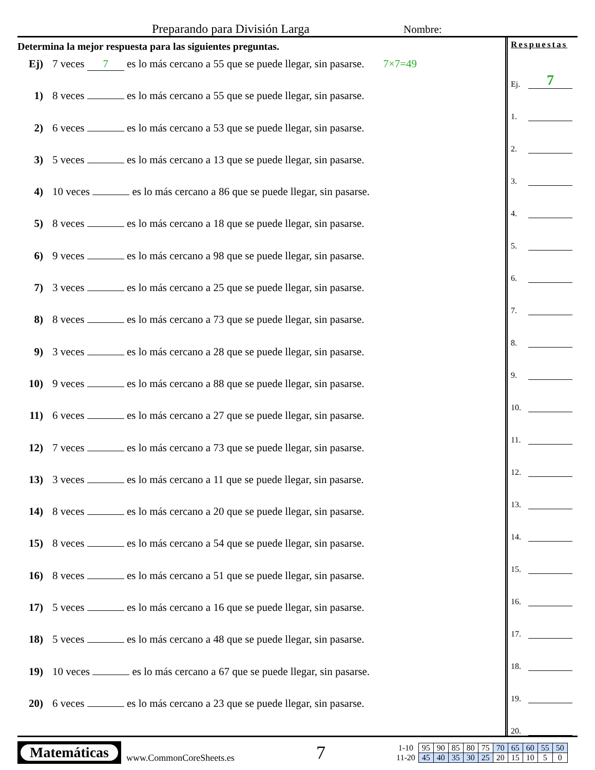Preparando para División Larga Nombre:
Determina la mejor respuesta para las siguientes preguntas.
Ej) 7 veces 7 es lo más cercano a 55 que se puede llegar, sin pasarse. 7×7=49
1) 8 veces es lo más cercano a 55 que se puede llegar, sin pasarse.
2) 6 veces es lo más cercano a 53 que se puede llegar, sin pasarse.
3) 5 veces es lo más cercano a 13 que se puede llegar, sin pasarse.
4) 10 veces es lo más cercano a 86 que se puede llegar, sin pasarse.
5) 8 veces es lo más cercano a 18 que se puede llegar, sin pasarse.
6) 9 veces es lo más cercano a 98 que se puede llegar, sin pasarse.
7) 3 veces es lo más cercano a 25 que se puede llegar, sin pasarse.
8) 8 veces es lo más cercano a 73 que se puede llegar, sin pasarse.
9) 3 veces es lo más cercano a 28 que se puede llegar, sin pasarse.
10) 9 veces es lo más cercano a 88 que se puede llegar, sin pasarse.
11) 6 veces es lo más cercano a 27 que se puede llegar, sin pasarse.
12) 7 veces es lo más cercano a 73 que se puede llegar, sin pasarse.
13) 3 veces es lo más cercano a 11 que se puede llegar, sin pasarse.
14) 8 veces es lo más cercano a 20 que se puede llegar, sin pasarse.
15) 8 veces es lo más cercano a 54 que se puede llegar, sin pasarse.
16) 8 veces es lo más cercano a 51 que se puede llegar, sin pasarse.
17) 5 veces es lo más cercano a 16 que se puede llegar, sin pasarse.
18) 5 veces es lo más cercano a 48 que se puede llegar, sin pasarse.
19) 10 veces es lo más cercano a 67 que se puede llegar, sin pasarse.
20) 6 veces es lo más cercano a 23 que se puede llegar, sin pasarse.
Respuestas
Ej. 7
1.
2.
3.
4.
5.
6.
7.
8.
9.
10.
11.
12.
13.
14.
15.
16.
17.
18.
19.
20.
Matemáticas
www.CommonCoreSheets.es
7
| 1-10 | 95 | 90 | 85 | 80 | 75 | 70 | 65 | 60 | 55 | 50 |
| 11-20 | 45 | 40 | 35 | 30 | 25 | 20 | 15 | 10 | 5 | 0 |